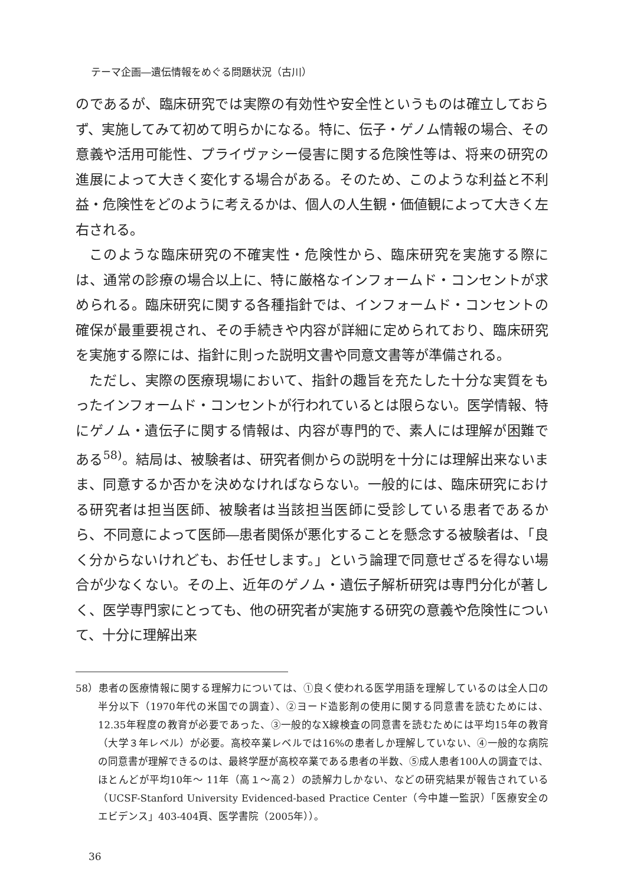テーマ企画―遺伝情報をめぐる問題状況（古川）
のであるが、臨床研究では実際の有効性や安全性というものは確立しておらず、実施してみて初めて明らかになる。特に、伝子・ゲノム情報の場合、その意義や活用可能性、プライヴァシー侵害に関する危険性等は、将来の研究の進展によって大きく変化する場合がある。そのため、このような利益と不利益・危険性をどのように考えるかは、個人の人生観・価値観によって大きく左右される。
このような臨床研究の不確実性・危険性から、臨床研究を実施する際には、通常の診療の場合以上に、特に厳格なインフォームド・コンセントが求められる。臨床研究に関する各種指針では、インフォームド・コンセントの確保が最重要視され、その手続きや内容が詳細に定められており、臨床研究を実施する際には、指針に則った説明文書や同意文書等が準備される。
ただし、実際の医療現場において、指針の趣旨を充たした十分な実質をもったインフォームド・コンセントが行われているとは限らない。医学情報、特にゲノム・遺伝子に関する情報は、内容が専門的で、素人には理解が困難である<sup>58)</sup>。結局は、被験者は、研究者側からの説明を十分には理解出来ないまま、同意するか否かを決めなければならない。一般的には、臨床研究における研究者は担当医師、被験者は当該担当医師に受診している患者であるから、不同意によって医師―患者関係が悪化することを懸念する被験者は、「良く分からないけれども、お任せします。」という論理で同意せざるを得ない場合が少なくない。その上、近年のゲノム・遺伝子解析研究は専門分化が著しく、医学専門家にとっても、他の研究者が実施する研究の意義や危険性について、十分に理解出来
58）患者の医療情報に関する理解力については、①良く使われる医学用語を理解しているのは全人口の半分以下（1970年代の米国での調査）、②ヨード造影剤の使用に関する同意書を読むためには、12.35年程度の教育が必要であった、③一般的なX線検査の同意書を読むためには平均15年の教育（大学３年レベル）が必要。高校卒業レベルでは16%の患者しか理解していない、④一般的な病院の同意書が理解できるのは、最終学歴が高校卒業である患者の半数、⑤成人患者100人の調査では、ほとんどが平均10年～ 11年（高１～高２）の読解力しかない、などの研究結果が報告されている（UCSF-Stanford University Evidenced-based Practice Center（今中雄一監訳）「医療安全のエビデンス」403-404頁、医学書院（2005年））。
36